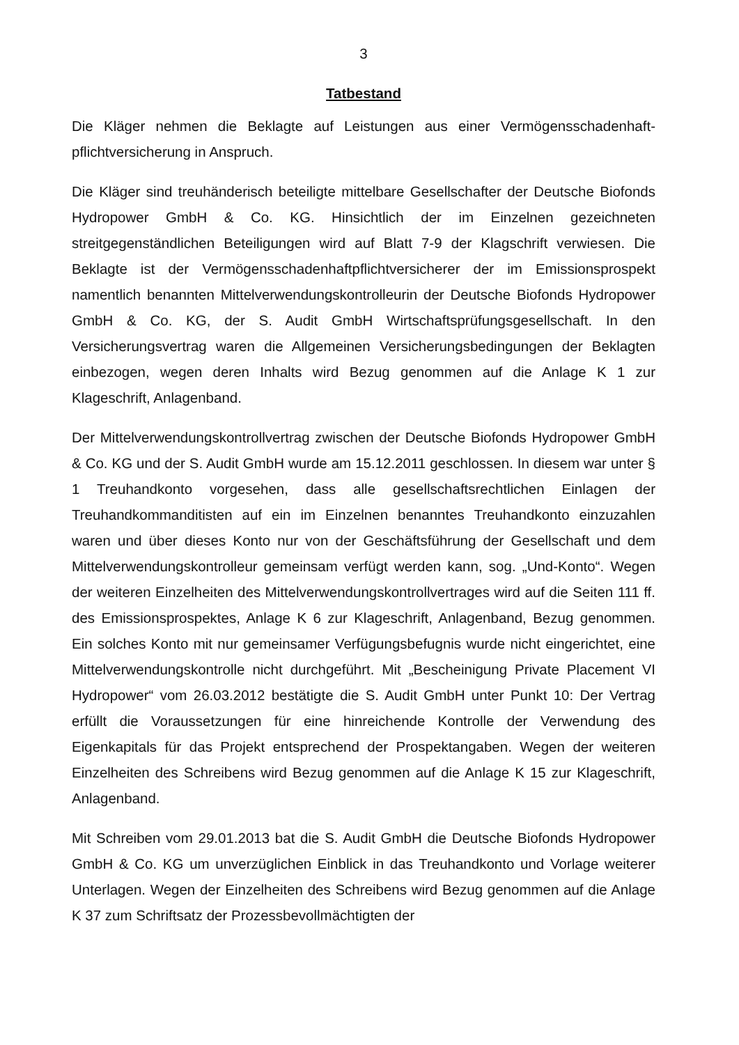3
Tatbestand
Die Kläger nehmen die Beklagte auf Leistungen aus einer Vermögensschadenhaft­pflichtversicherung in Anspruch.
Die Kläger sind treuhänderisch beteiligte mittelbare Gesellschafter der Deutsche Biofonds Hydropower GmbH & Co. KG. Hinsichtlich der im Einzelnen gezeichneten streitgegenständlichen Beteiligungen wird auf Blatt 7-9 der Klagschrift verwiesen. Die Beklagte ist der Vermögensschadenhaftpflichtversicherer der im Emissionsprospekt namentlich benannten Mittelverwendungskontrolleurin der Deutsche Biofonds Hydropower GmbH & Co. KG, der S. Audit GmbH Wirtschaftsprüfungsgesellschaft. In den Versicherungsvertrag waren die Allgemeinen Versicherungsbedingungen der Beklagten einbezogen, wegen deren Inhalts wird Bezug genommen auf die Anlage K 1 zur Klageschrift, Anlagenband.
Der Mittelverwendungskontrollvertrag zwischen der Deutsche Biofonds Hydropower GmbH & Co. KG und der S. Audit GmbH wurde am 15.12.2011 geschlossen. In diesem war unter § 1 Treuhandkonto vorgesehen, dass alle gesellschaftsrechtlichen Einlagen der Treuhandkommanditisten auf ein im Einzelnen benanntes Treuhandkonto einzuzahlen waren und über dieses Konto nur von der Geschäftsführung der Gesellschaft und dem Mittelverwendungskontrolleur gemeinsam verfügt werden kann, sog. „Und-Konto“. Wegen der weiteren Einzelheiten des Mittelverwendungskontrollvertrages wird auf die Seiten 111 ff. des Emissionsprospektes, Anlage K 6 zur Klageschrift, Anlagenband, Bezug genommen. Ein solches Konto mit nur gemeinsamer Verfügungsbefugnis wurde nicht eingerichtet, eine Mittelverwendungskontrolle nicht durchgeführt. Mit „Bescheinigung Private Placement VI Hydropower“ vom 26.03.2012 bestätigte die S. Audit GmbH unter Punkt 10: Der Vertrag erfüllt die Voraussetzungen für eine hinreichende Kontrolle der Verwendung des Eigenkapitals für das Projekt entsprechend der Prospektangaben. Wegen der weiteren Einzelheiten des Schreibens wird Bezug genommen auf die Anlage K 15 zur Klageschrift, Anlagenband.
Mit Schreiben vom 29.01.2013 bat die S. Audit GmbH die Deutsche Biofonds Hydropower GmbH & Co. KG um unverzüglichen Einblick in das Treuhandkonto und Vorlage weiterer Unterlagen. Wegen der Einzelheiten des Schreibens wird Bezug genommen auf die Anlage K 37 zum Schriftsatz der Prozessbevollmächtigten der